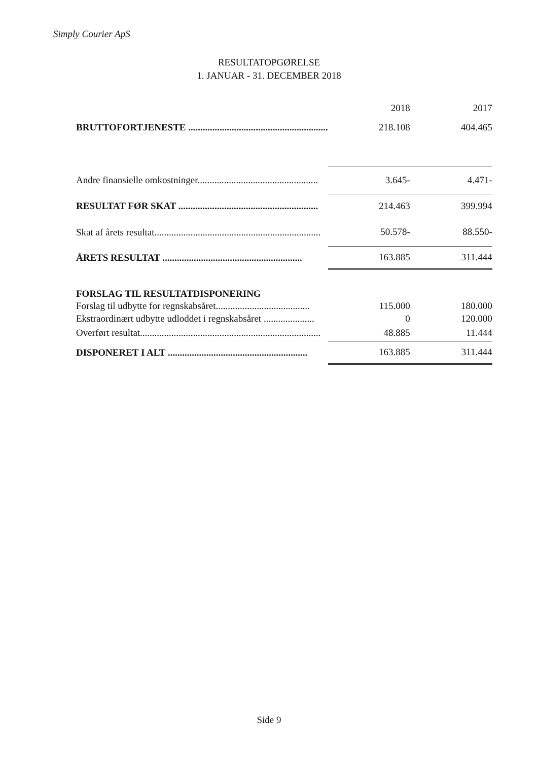Simply Courier ApS
RESULTATOPGØRELSE
1. JANUAR - 31. DECEMBER 2018
| | 2018 | 2017 |
| BRUTTOFORTJENESTE .......................................................... | 218.108 | 404.465 |
| Andre finansielle omkostninger.................................................. | 3.645- | 4.471- |
| RESULTAT FØR SKAT .......................................................... | 214.463 | 399.994 |
| Skat af årets resultat..................................................................... | 50.578- | 88.550- |
| ÅRETS RESULTAT .......................................................... | 163.885 | 311.444 |
| FORSLAG TIL RESULTATDISPONERING | | |
| Forslag til udbytte for regnskabsåret....................................... | 115.000 | 180.000 |
| Ekstraordinært udbytte udloddet i regnskabsåret ..................... | 0 | 120.000 |
| Overført resultat........................................................................... | 48.885 | 11.444 |
| DISPONERET I ALT .......................................................... | 163.885 | 311.444 |
Side 9